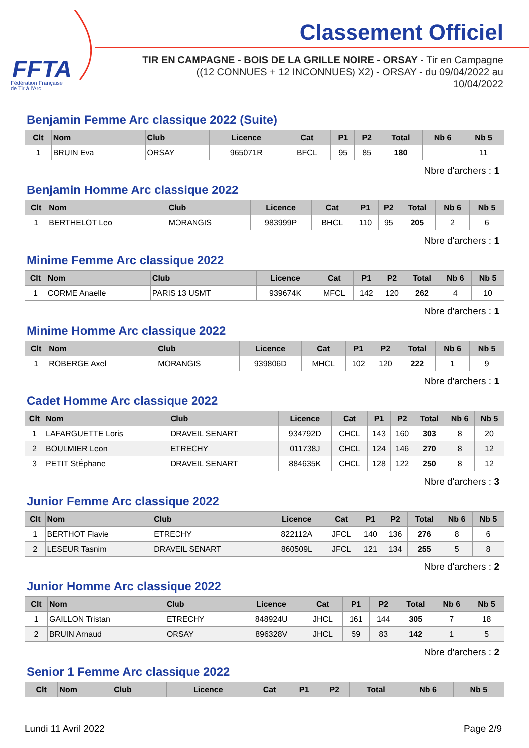FFTA
Fédération Française
de Tir à l'Arc
Classement Officiel
TIR EN CAMPAGNE - BOIS DE LA GRILLE NOIRE - ORSAY - Tir en Campagne
((12 CONNUES + 12 INCONNUES) X2) - ORSAY - du 09/04/2022 au
10/04/2022
Benjamin Femme Arc classique 2022 (Suite)
| Clt | Nom | Club | Licence | Cat | P1 | P2 | Total | Nb 6 | Nb 5 |
| --- | --- | --- | --- | --- | --- | --- | --- | --- | --- |
| 1 | BRUIN Eva | ORSAY | 965071R | BFCL | 95 | 85 | 180 | | 11 |
Nbre d'archers : 1
Benjamin Homme Arc classique 2022
| Clt | Nom | Club | Licence | Cat | P1 | P2 | Total | Nb 6 | Nb 5 |
| --- | --- | --- | --- | --- | --- | --- | --- | --- | --- |
| 1 | BERTHELOT Leo | MORANGIS | 983999P | BHCL | 110 | 95 | 205 | 2 | 6 |
Nbre d'archers : 1
Minime Femme Arc classique 2022
| Clt | Nom | Club | Licence | Cat | P1 | P2 | Total | Nb 6 | Nb 5 |
| --- | --- | --- | --- | --- | --- | --- | --- | --- | --- |
| 1 | CORME Anaelle | PARIS 13 USMT | 939674K | MFCL | 142 | 120 | 262 | 4 | 10 |
Nbre d'archers : 1
Minime Homme Arc classique 2022
| Clt | Nom | Club | Licence | Cat | P1 | P2 | Total | Nb 6 | Nb 5 |
| --- | --- | --- | --- | --- | --- | --- | --- | --- | --- |
| 1 | ROBERGE Axel | MORANGIS | 939806D | MHCL | 102 | 120 | 222 | 1 | 9 |
Nbre d'archers : 1
Cadet Homme Arc classique 2022
| Clt | Nom | Club | Licence | Cat | P1 | P2 | Total | Nb 6 | Nb 5 |
| --- | --- | --- | --- | --- | --- | --- | --- | --- | --- |
| 1 | LAFARGUETTE Loris | DRAVEIL SENART | 934792D | CHCL | 143 | 160 | 303 | 8 | 20 |
| 2 | BOULMIER Leon | ETRECHY | 011738J | CHCL | 124 | 146 | 270 | 8 | 12 |
| 3 | PETIT StÉphane | DRAVEIL SENART | 884635K | CHCL | 128 | 122 | 250 | 8 | 12 |
Nbre d'archers : 3
Junior Femme Arc classique 2022
| Clt | Nom | Club | Licence | Cat | P1 | P2 | Total | Nb 6 | Nb 5 |
| --- | --- | --- | --- | --- | --- | --- | --- | --- | --- |
| 1 | BERTHOT Flavie | ETRECHY | 822112A | JFCL | 140 | 136 | 276 | 8 | 6 |
| 2 | LESEUR Tasnim | DRAVEIL SENART | 860509L | JFCL | 121 | 134 | 255 | 5 | 8 |
Nbre d'archers : 2
Junior Homme Arc classique 2022
| Clt | Nom | Club | Licence | Cat | P1 | P2 | Total | Nb 6 | Nb 5 |
| --- | --- | --- | --- | --- | --- | --- | --- | --- | --- |
| 1 | GAILLON Tristan | ETRECHY | 848924U | JHCL | 161 | 144 | 305 | 7 | 18 |
| 2 | BRUIN Arnaud | ORSAY | 896328V | JHCL | 59 | 83 | 142 | 1 | 5 |
Nbre d'archers : 2
Senior 1 Femme Arc classique 2022
| Clt | Nom | Club | Licence | Cat | P1 | P2 | Total | Nb 6 | Nb 5 |
| --- | --- | --- | --- | --- | --- | --- | --- | --- | --- |
Lundi 11 Avril 2022 Page 2/9